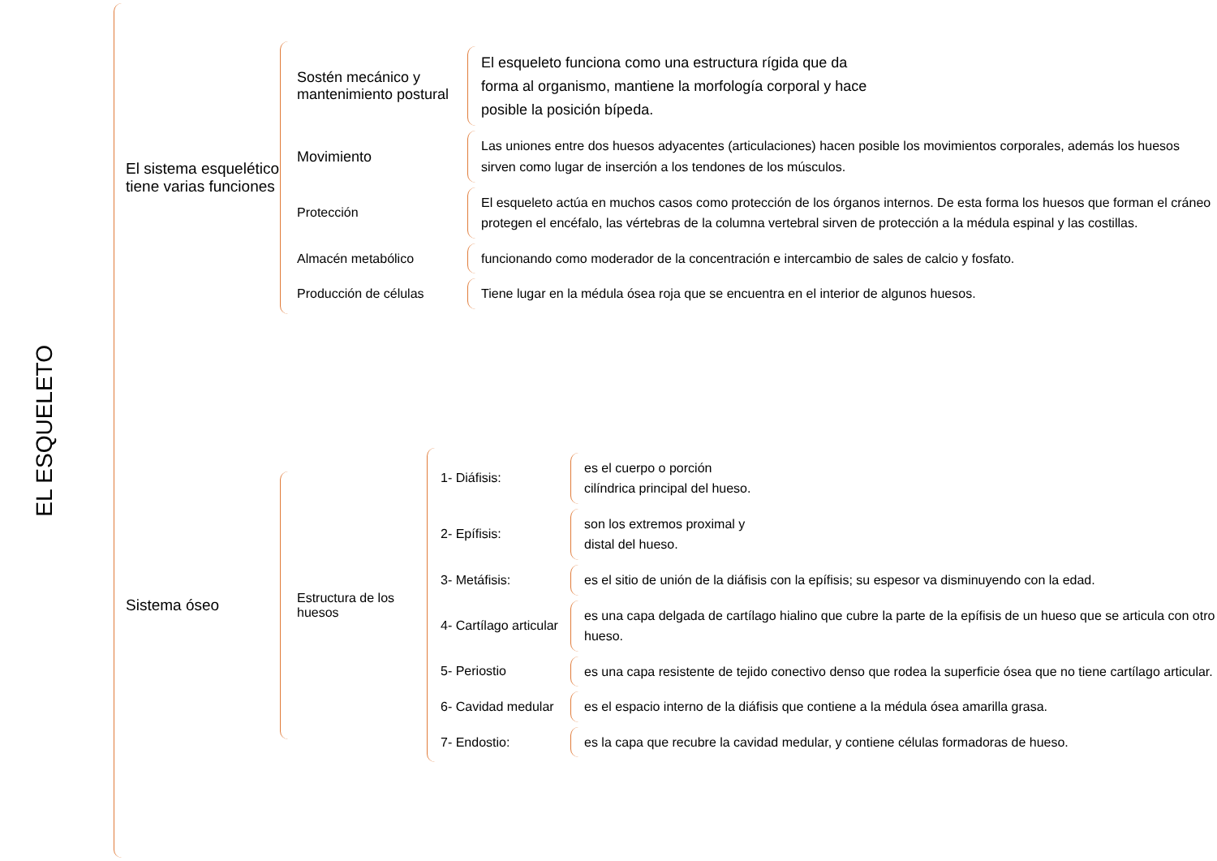EL ESQUELETO
El sistema esquelético tiene varias funciones
Sostén mecánico y mantenimiento postural
El esqueleto funciona como una estructura rígida que da forma al organismo, mantiene la morfología corporal y hace posible la posición bípeda.
Movimiento
Las uniones entre dos huesos adyacentes (articulaciones) hacen posible los movimientos corporales, además los huesos sirven como lugar de inserción a los tendones de los músculos.
Protección
El esqueleto actúa en muchos casos como protección de los órganos internos. De esta forma los huesos que forman el cráneo protegen el encéfalo, las vértebras de la columna vertebral sirven de protección a la médula espinal y las costillas.
Almacén metabólico
funcionando como moderador de la concentración e intercambio de sales de calcio y fosfato.
Producción de células
Tiene lugar en la médula ósea roja que se encuentra en el interior de algunos huesos.
Sistema óseo
Estructura de los huesos
1- Diáfisis:
es el cuerpo o porción
cilíndrica principal del hueso.
2- Epífisis:
son los extremos proximal y
distal del hueso.
3- Metáfisis:
es el sitio de unión de la diáfisis con la epífisis; su espesor va disminuyendo con la edad.
4- Cartílago articular
es una capa delgada de cartílago hialino que cubre la parte de la epífisis de un hueso que se articula con otro hueso.
5- Periostio
es una capa resistente de tejido conectivo denso que rodea la superficie ósea que no tiene cartílago articular.
6- Cavidad medular
es el espacio interno de la diáfisis que contiene a la médula ósea amarilla grasa.
7- Endostio:
es la capa que recubre la cavidad medular, y contiene células formadoras de hueso.